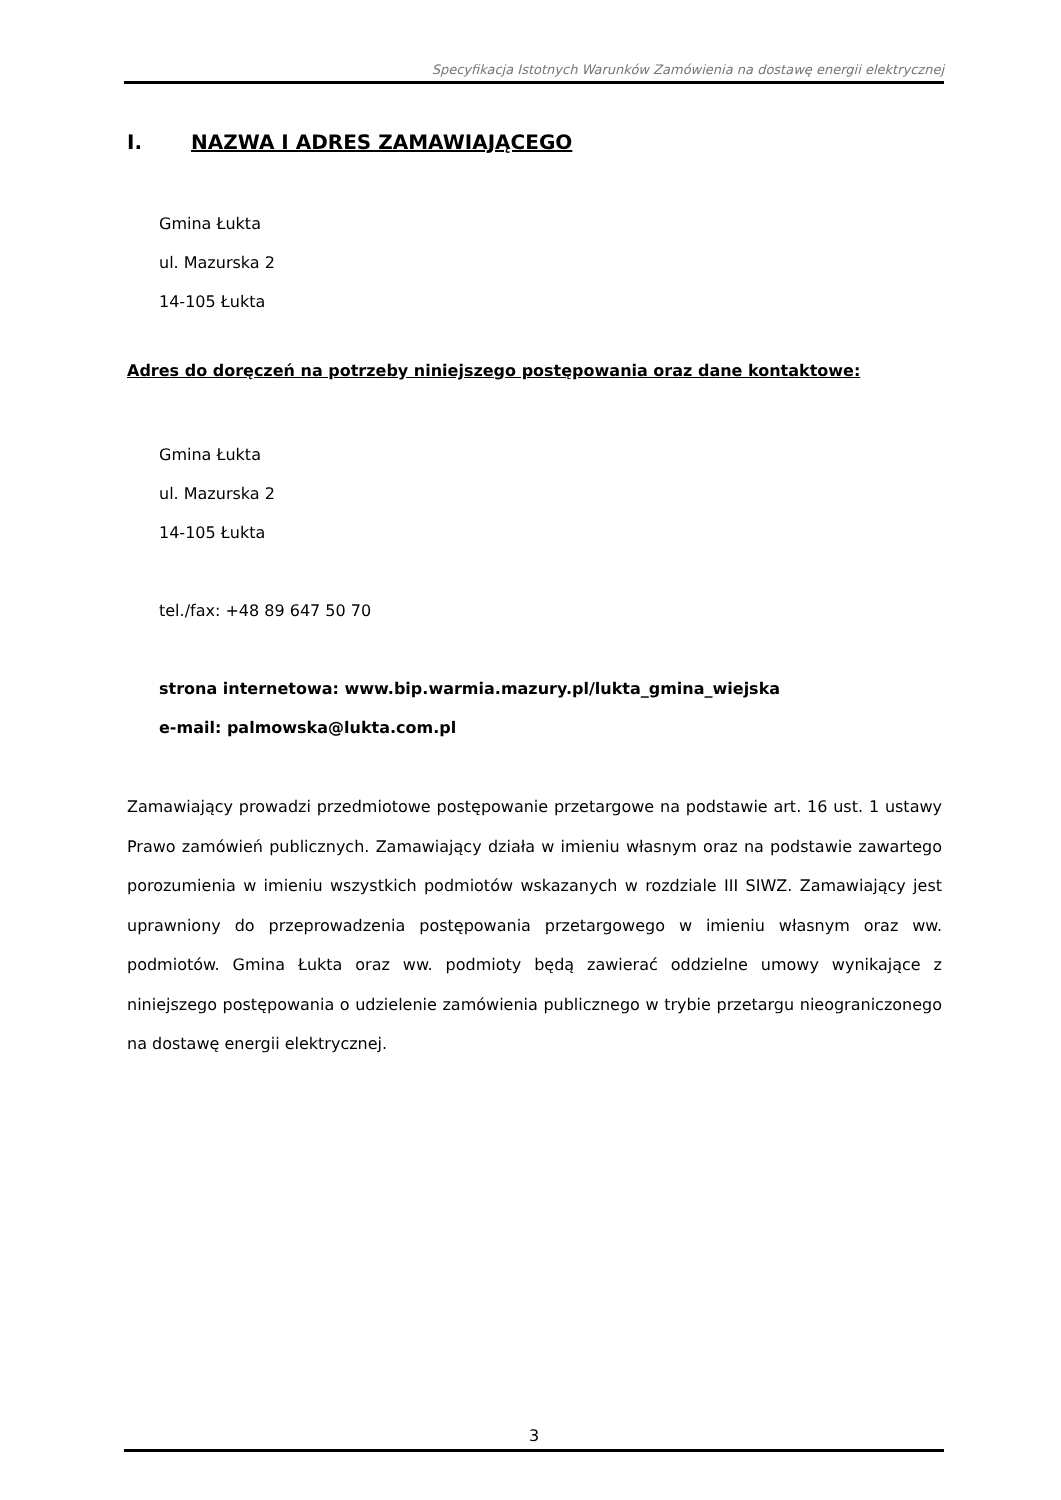Specyfikacja Istotnych Warunków Zamówienia na dostawę energii elektrycznej
I. NAZWA I ADRES ZAMAWIAJĄCEGO
Gmina Łukta
ul. Mazurska 2
14-105 Łukta
Adres do doręczeń na potrzeby niniejszego postępowania oraz dane kontaktowe:
Gmina Łukta
ul. Mazurska 2
14-105 Łukta
tel./fax: +48 89 647 50 70
strona internetowa: www.bip.warmia.mazury.pl/lukta_gmina_wiejska
e-mail: palmowska@lukta.com.pl
Zamawiający prowadzi przedmiotowe postępowanie przetargowe na podstawie art. 16 ust. 1 ustawy Prawo zamówień publicznych. Zamawiający działa w imieniu własnym oraz na podstawie zawartego porozumienia w imieniu wszystkich podmiotów wskazanych w rozdziale III SIWZ. Zamawiający jest uprawniony do przeprowadzenia postępowania przetargowego w imieniu własnym oraz ww. podmiotów. Gmina Łukta oraz ww. podmioty będą zawierać oddzielne umowy wynikające z niniejszego postępowania o udzielenie zamówienia publicznego w trybie przetargu nieograniczonego na dostawę energii elektrycznej.
3